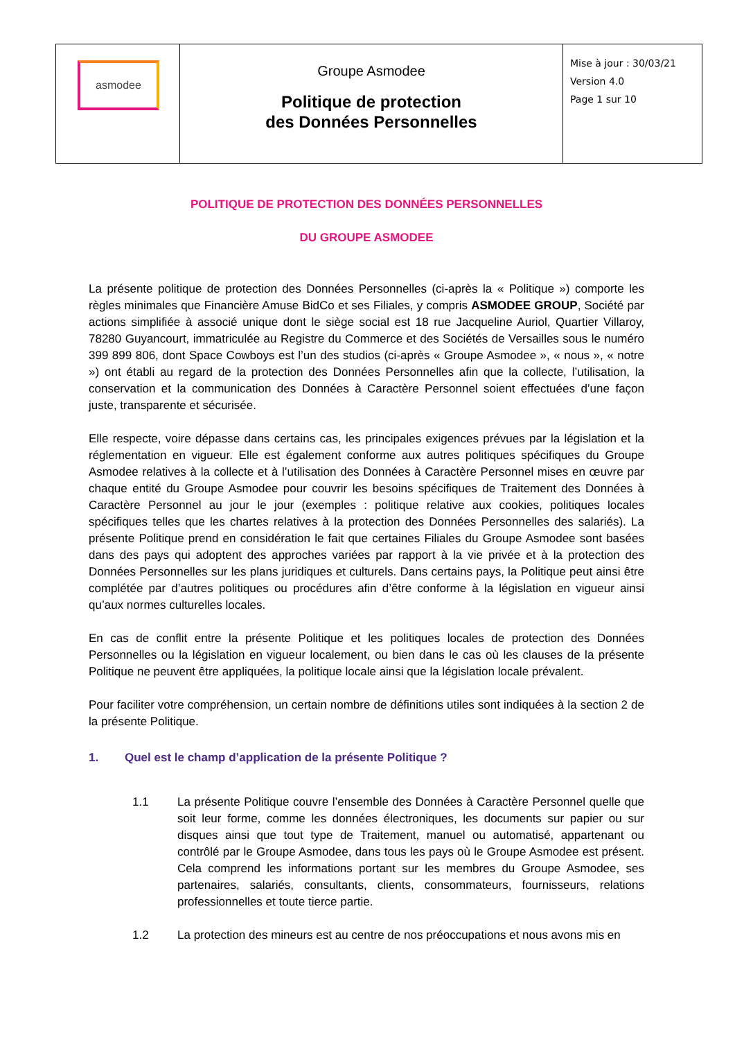| asmodee | Groupe Asmodee Politique de protection des Données Personnelles | Mise à jour : 30/03/21 Version 4.0 Page 1 sur 10 |
POLITIQUE DE PROTECTION DES DONNÉES PERSONNELLES
DU GROUPE ASMODEE
La présente politique de protection des Données Personnelles (ci-après la « Politique ») comporte les règles minimales que Financière Amuse BidCo et ses Filiales, y compris ASMODEE GROUP, Société par actions simplifiée à associé unique dont le siège social est 18 rue Jacqueline Auriol, Quartier Villaroy, 78280 Guyancourt, immatriculée au Registre du Commerce et des Sociétés de Versailles sous le numéro 399 899 806, dont Space Cowboys est l’un des studios (ci-après « Groupe Asmodee », « nous », « notre ») ont établi au regard de la protection des Données Personnelles afin que la collecte, l’utilisation, la conservation et la communication des Données à Caractère Personnel soient effectuées d’une façon juste, transparente et sécurisée.
Elle respecte, voire dépasse dans certains cas, les principales exigences prévues par la législation et la réglementation en vigueur. Elle est également conforme aux autres politiques spécifiques du Groupe Asmodee relatives à la collecte et à l’utilisation des Données à Caractère Personnel mises en œuvre par chaque entité du Groupe Asmodee pour couvrir les besoins spécifiques de Traitement des Données à Caractère Personnel au jour le jour (exemples : politique relative aux cookies, politiques locales spécifiques telles que les chartes relatives à la protection des Données Personnelles des salariés). La présente Politique prend en considération le fait que certaines Filiales du Groupe Asmodee sont basées dans des pays qui adoptent des approches variées par rapport à la vie privée et à la protection des Données Personnelles sur les plans juridiques et culturels. Dans certains pays, la Politique peut ainsi être complétée par d’autres politiques ou procédures afin d’être conforme à la législation en vigueur ainsi qu’aux normes culturelles locales.
En cas de conflit entre la présente Politique et les politiques locales de protection des Données Personnelles ou la législation en vigueur localement, ou bien dans le cas où les clauses de la présente Politique ne peuvent être appliquées, la politique locale ainsi que la législation locale prévalent.
Pour faciliter votre compréhension, un certain nombre de définitions utiles sont indiquées à la section 2 de la présente Politique.
1. Quel est le champ d’application de la présente Politique ?
1.1 La présente Politique couvre l’ensemble des Données à Caractère Personnel quelle que soit leur forme, comme les données électroniques, les documents sur papier ou sur disques ainsi que tout type de Traitement, manuel ou automatisé, appartenant ou contrôlé par le Groupe Asmodee, dans tous les pays où le Groupe Asmodee est présent. Cela comprend les informations portant sur les membres du Groupe Asmodee, ses partenaires, salariés, consultants, clients, consommateurs, fournisseurs, relations professionnelles et toute tierce partie.
1.2 La protection des mineurs est au centre de nos préoccupations et nous avons mis en